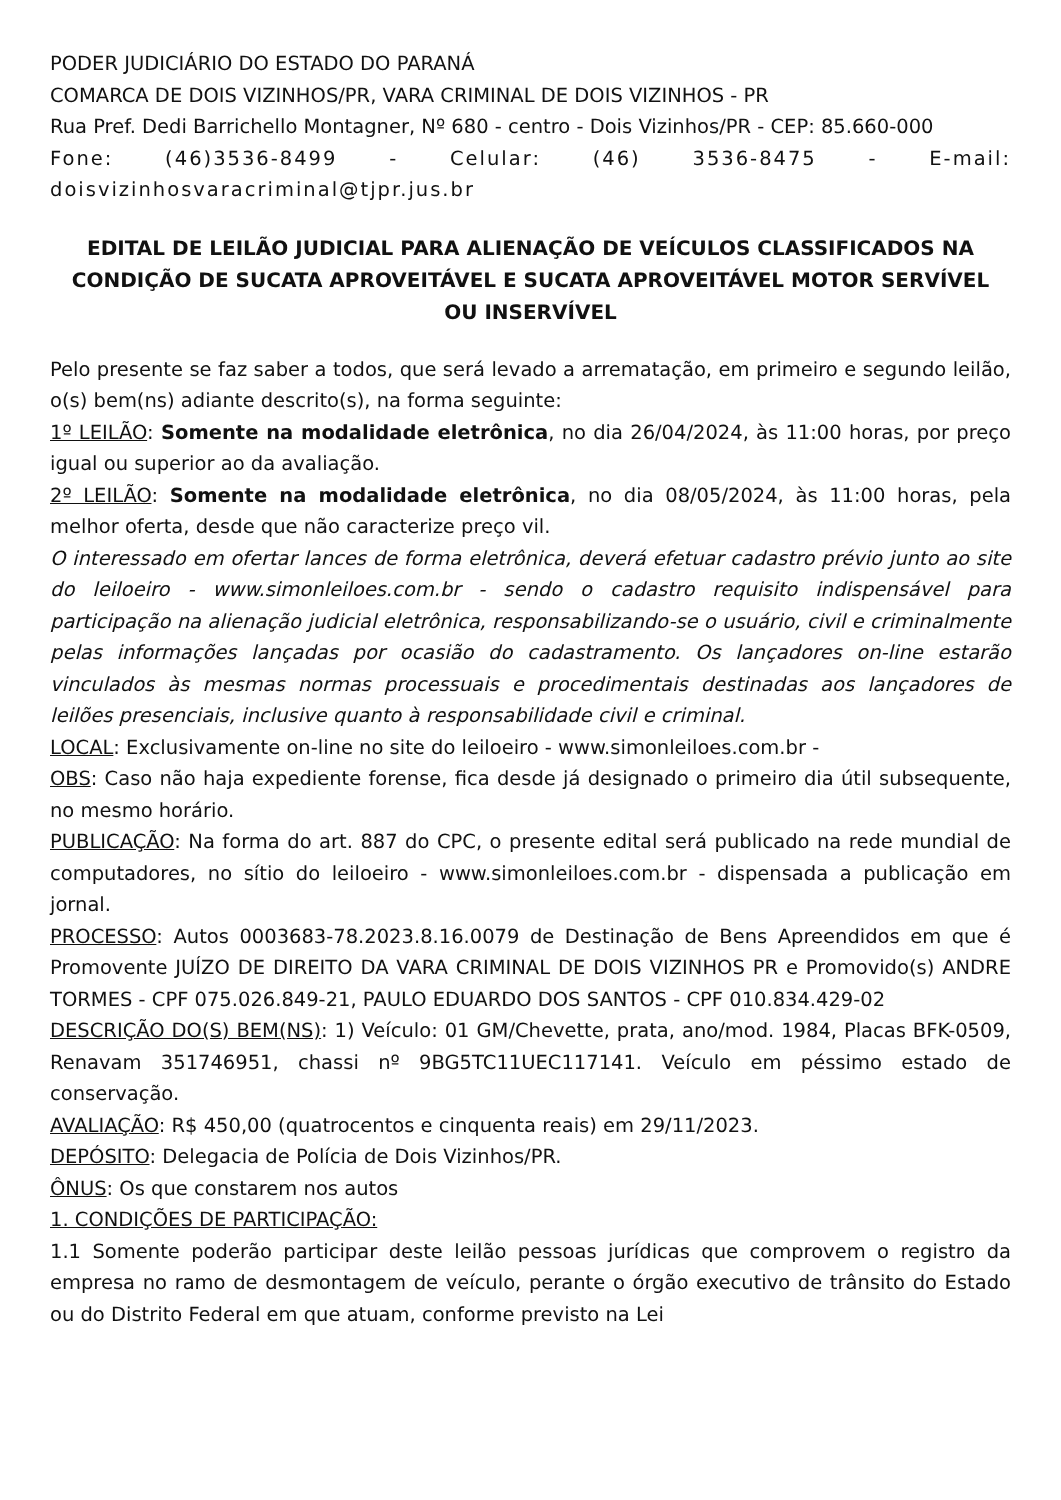PODER JUDICIÁRIO DO ESTADO DO PARANÁ
COMARCA DE DOIS VIZINHOS/PR, VARA CRIMINAL DE DOIS VIZINHOS - PR
Rua Pref. Dedi Barrichello Montagner, Nº 680 - centro - Dois Vizinhos/PR - CEP: 85.660-000
Fone: (46)3536-8499 - Celular: (46) 3536-8475 - E-mail: doisvizinhosvaracriminal@tjpr.jus.br
EDITAL DE LEILÃO JUDICIAL PARA ALIENAÇÃO DE VEÍCULOS CLASSIFICADOS NA CONDIÇÃO DE SUCATA APROVEITÁVEL E SUCATA APROVEITÁVEL MOTOR SERVÍVEL OU INSERVÍVEL
Pelo presente se faz saber a todos, que será levado a arrematação, em primeiro e segundo leilão, o(s) bem(ns) adiante descrito(s), na forma seguinte:
1º LEILÃO: Somente na modalidade eletrônica, no dia 26/04/2024, às 11:00 horas, por preço igual ou superior ao da avaliação.
2º LEILÃO: Somente na modalidade eletrônica, no dia 08/05/2024, às 11:00 horas, pela melhor oferta, desde que não caracterize preço vil.
O interessado em ofertar lances de forma eletrônica, deverá efetuar cadastro prévio junto ao site do leiloeiro - www.simonleiloes.com.br - sendo o cadastro requisito indispensável para participação na alienação judicial eletrônica, responsabilizando-se o usuário, civil e criminalmente pelas informações lançadas por ocasião do cadastramento. Os lançadores on-line estarão vinculados às mesmas normas processuais e procedimentais destinadas aos lançadores de leilões presenciais, inclusive quanto à responsabilidade civil e criminal.
LOCAL: Exclusivamente on-line no site do leiloeiro - www.simonleiloes.com.br -
OBS: Caso não haja expediente forense, fica desde já designado o primeiro dia útil subsequente, no mesmo horário.
PUBLICAÇÃO: Na forma do art. 887 do CPC, o presente edital será publicado na rede mundial de computadores, no sítio do leiloeiro - www.simonleiloes.com.br - dispensada a publicação em jornal.
PROCESSO: Autos 0003683-78.2023.8.16.0079 de Destinação de Bens Apreendidos em que é Promovente JUÍZO DE DIREITO DA VARA CRIMINAL DE DOIS VIZINHOS PR e Promovido(s) ANDRE TORMES - CPF 075.026.849-21, PAULO EDUARDO DOS SANTOS - CPF 010.834.429-02
DESCRIÇÃO DO(S) BEM(NS): 1) Veículo: 01 GM/Chevette, prata, ano/mod. 1984, Placas BFK-0509, Renavam 351746951, chassi nº 9BG5TC11UEC117141. Veículo em péssimo estado de conservação.
AVALIAÇÃO: R$ 450,00 (quatrocentos e cinquenta reais) em 29/11/2023.
DEPÓSITO: Delegacia de Polícia de Dois Vizinhos/PR.
ÔNUS: Os que constarem nos autos
1. CONDIÇÕES DE PARTICIPAÇÃO:
1.1 Somente poderão participar deste leilão pessoas jurídicas que comprovem o registro da empresa no ramo de desmontagem de veículo, perante o órgão executivo de trânsito do Estado ou do Distrito Federal em que atuam, conforme previsto na Lei